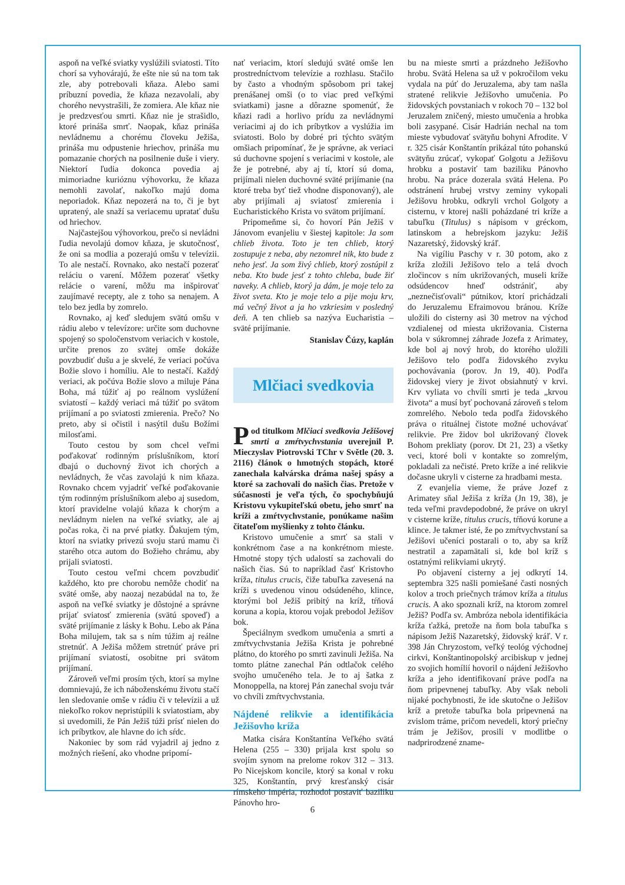aspoň na veľké sviatky vyslúžili sviatosti. Títo chorí sa vyhovárajú, že ešte nie sú na tom tak zle, aby potrebovali kňaza. Alebo sami príbuzní povedia, že kňaza nezavolali, aby chorého nevystrašili, že zomiera. Ale kňaz nie je predzvesťou smrti. Kňaz nie je strašidlo, ktoré prináša smrť. Naopak, kňaz prináša nevládnemu a chorému človeku Ježiša, prináša mu odpustenie hriechov, prináša mu pomazanie chorých na posilnenie duše i viery. Niektorí ľudia dokonca povedia aj mimoriadne kurióznu výhovorku, že kňaza nemohli zavolať, nakoľko majú doma neporiadok. Kňaz nepozerá na to, či je byt upratený, ale snaží sa veriacemu upratať dušu od hriechov.
Najčastejšou výhovorkou, prečo si nevládni ľudia nevolajú domov kňaza, je skutočnosť, že oni sa modlia a pozerajú omšu v televízii. To ale nestačí. Rovnako, ako nestačí pozerať reláciu o varení. Môžem pozerať všetky relácie o varení, môžu ma inšpirovať zaujímavé recepty, ale z toho sa nenajem. A telo bez jedla by zomrelo.
Rovnako, aj keď sledujem svätú omšu v rádiu alebo v televízore: určite som duchovne spojený so spoločenstvom veriacich v kostole, určite prenos zo svätej omše dokáže povzbudiť dušu a je skvelé, že veriaci počúva Božie slovo i homíliu. Ale to nestačí. Každý veriaci, ak počúva Božie slovo a miluje Pána Boha, má túžiť aj po reálnom vyslúžení sviatostí – každý veriaci má túžiť po svätom prijímaní a po sviatosti zmierenia. Prečo? No preto, aby si očistil i nasýtil dušu Božími milosťami.
Touto cestou by som chcel veľmi poďakovať rodinným príslušníkom, ktorí dbajú o duchovný život ich chorých a nevládnych, že včas zavolajú k nim kňaza. Rovnako chcem vyjadriť veľké poďakovanie tým rodinným príslušníkom alebo aj susedom, ktorí pravidelne volajú kňaza k chorým a nevládnym nielen na veľké sviatky, ale aj počas roka, či na prvé piatky. Ďakujem tým, ktorí na sviatky privezú svoju starú mamu či starého otca autom do Božieho chrámu, aby prijali sviatosti.
Touto cestou veľmi chcem povzbudiť každého, kto pre chorobu nemôže chodiť na sväté omše, aby naozaj nezabúdal na to, že aspoň na veľké sviatky je dôstojné a správne prijať sviatosť zmierenia (svätú spoveď) a sväté prijímanie z lásky k Bohu. Lebo ak Pána Boha milujem, tak sa s ním túžim aj reálne stretnúť. A Ježiša môžem stretnúť práve pri prijímaní sviatostí, osobitne pri svätom prijímaní.
Zároveň veľmi prosím tých, ktorí sa mylne domnievajú, že ich náboženskému životu stačí len sledovanie omše v rádiu či v televízii a už niekoľko rokov nepristúpili k sviatostiam, aby si uvedomili, že Pán Ježiš túži prísť nielen do ich príbytkov, ale hlavne do ich sŕdc.
Nakoniec by som rád vyjadril aj jedno z možných riešení, ako vhodne pripomí-
nať veriacim, ktorí sledujú sväté omše len prostredníctvom televízie a rozhlasu. Stačilo by často a vhodným spôsobom pri takej prenášanej omši (o to viac pred veľkými sviatkami) jasne a dôrazne spomenúť, že kňazi radi a horlivo prídu za nevládnymi veriacimi aj do ich príbytkov a vyslúžia im sviatosti. Bolo by dobré pri týchto svätým omšiach pripomínať, že je správne, ak veriaci sú duchovne spojení s veriacimi v kostole, ale že je potrebné, aby aj tí, ktorí sú doma, prijímali nielen duchovné sväté prijímanie (na ktoré treba byť tiež vhodne disponovaný), ale aby prijímali aj sviatosť zmierenia i Eucharistického Krista vo svätom prijímaní.
Pripomeňme si, čo hovorí Pán Ježiš v Jánovom evanjeliu v šiestej kapitole: Ja som chlieb života. Toto je ten chlieb, ktorý zostupuje z neba, aby nezomrel nik, kto bude z neho jesť. Ja som živý chlieb, ktorý zostúpil z neba. Kto bude jesť z tohto chleba, bude žiť naveky. A chlieb, ktorý ja dám, je moje telo za život sveta. Kto je moje telo a pije moju krv, má večný život a ja ho vzkriesim v posledný deň. A ten chlieb sa nazýva Eucharistia – sväté prijímanie.
Stanislav Čúzy, kaplán
Mlčiaci svedkovia
Pod titulkom Mlčiaci svedkovia Ježišovej smrti a zmŕtvychvstania uverejnil P. Mieczyslav Piotrovski TChr v Světle (20. 3. 2116) článok o hmotných stopách, ktoré zanechala kalvárska dráma našej spásy a ktoré sa zachovali do našich čias. Pretože v súčasnosti je veľa tých, čo spochybňujú Kristovu vykupiteľskú obetu, jeho smrť na kríži a zmŕtvychvstanie, ponúkame našim čitateľom myšlienky z tohto článku.
Kristovo umučenie a smrť sa stali v konkrétnom čase a na konkrétnom mieste. Hmotné stopy tých udalostí sa zachovali do našich čias. Sú to napríklad časť Kristovho kríža, titulus crucis, čiže tabuľka zavesená na kríži s uvedenou vinou odsúdeného, klince, ktorými bol Ježiš pribitý na kríž, tŕňová koruna a kopia, ktorou vojak prebodol Ježišov bok.
Špeciálnym svedkom umučenia a smrti a zmŕtvychvstania Ježiša Krista je pohrebné plátno, do ktorého po smrti zavinuli Ježiša. Na tomto plátne zanechal Pán odtlačok celého svojho umučeného tela. Je to aj šatka z Monoppella, na ktorej Pán zanechal svoju tvár vo chvíli zmŕtvychvstania.
Nájdené relikvie a identifikácia Ježišovho kríža
Matka cisára Konštantína Veľkého svätá Helena (255 – 330) prijala krst spolu so svojím synom na prelome rokov 312 – 313. Po Nicejskom koncile, ktorý sa konal v roku 325, Konštantín, prvý kresťanský cisár rímskeho impéria, rozhodol postaviť baziliku Pánovho hro-
bu na mieste smrti a prázdneho Ježišovho hrobu. Svätá Helena sa už v pokročilom veku vydala na púť do Jeruzalema, aby tam našla stratené relikvie Ježišovho umučenia. Po židovských povstaniach v rokoch 70 – 132 bol Jeruzalem zničený, miesto umučenia a hrobka boli zasypané. Cisár Hadrián nechal na tom mieste vybudovať svätyňu bohyni Afrodite. V r. 325 cisár Konštantín prikázal túto pohanskú svätyňu zrúcať, vykopať Golgotu a Ježišovu hrobku a postaviť tam baziliku Pánovho hrobu. Na práce dozerala svätá Helena. Po odstránení hrubej vrstvy zeminy vykopali Ježišovu hrobku, odkryli vrchol Golgoty a cisternu, v ktorej našli poházdané tri kríže a tabuľku (Titulus) s nápisom v gréckom, latinskom a hebrejskom jazyku: Ježiš Nazaretský, židovský kráľ.
Na vigíliu Paschy v r. 30 potom, ako z kríža zložili Ježišovo telo a telá dvoch zločincov s ním ukrižovaných, museli kríže odsúdencov hneď odstrániť, aby „neznečisťovali“ pútnikov, ktorí prichádzali do Jeruzalemu Efraimovou bránou. Kríže uložili do cisterny asi 30 metrov na východ vzdialenej od miesta ukrižovania. Cisterna bola v súkromnej záhrade Jozefa z Arimatey, kde bol aj nový hrob, do ktorého uložili Ježišovo telo podľa židovského zvyku pochovávania (porov. Jn 19, 40). Podľa židovskej viery je život obsiahnutý v krvi. Krv vyliata vo chvíli smrti je teda „krvou života“ a musí byť pochovaná zároveň s telom zomrelého. Nebolo teda podľa židovského práva o rituálnej čistote možné uchovávať relikvie. Pre židov bol ukrižovaný človek Bohom prekliaty (porov. Dt 21, 23) a všetky veci, ktoré boli v kontakte so zomrelým, pokladali za nečisté. Preto kríže a iné relikvie dočasne ukryli v cisterne za hradbami mesta.
Z evanjelia vieme, že práve Jozef z Arimatey sňal Ježiša z kríža (Jn 19, 38), je teda veľmi pravdepodobné, že práve on ukryl v cisterne kríže, titulus crucis, tŕňovú korune a klince. Je takmer isté, že po zmŕtvychvstaní sa Ježišovi učeníci postarali o to, aby sa kríž nestratil a zapamätali si, kde bol kríž s ostatnými relikviami ukrytý.
Po objavení cisterny a jej odkrytí 14. septembra 325 našli pomiešané časti nosných kolov a troch priečnych trámov kríža a titulus crucis. A ako spoznali kríž, na ktorom zomrel Ježiš? Podľa sv. Ambróza nebola identifikácia kríža ťažká, pretože na ňom bola tabuľka s nápisom Ježiš Nazaretský, židovský kráľ. V r. 398 Ján Chryzostom, veľký teológ východnej cirkvi, Konštantinopolský arcibiskup v jednej zo svojich homílií hovoril o nájdení Ježišovho kríža a jeho identifikovaní práve podľa na ňom pripevnenej tabuľky. Aby však neboli nijaké pochybnosti, že ide skutočne o Ježišov kríž a pretože tabuľka bola pripevnená na zvislom tráme, pričom nevedeli, ktorý priečny trám je Ježišov, prosili v modlitbe o nadprirodzené zname-
6